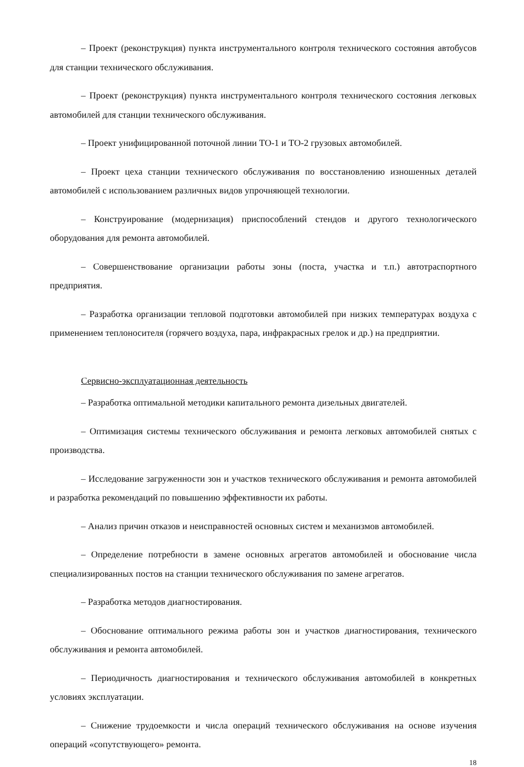– Проект (реконструкция) пункта инструментального контроля технического состояния автобусов для станции технического обслуживания.
– Проект (реконструкция) пункта инструментального контроля технического состояния легковых автомобилей для станции технического обслуживания.
– Проект унифицированной поточной линии ТО-1 и ТО-2 грузовых автомобилей.
– Проект цеха станции технического обслуживания по восстановлению изношенных деталей автомобилей с использованием различных видов упрочняющей технологии.
– Конструирование (модернизация) приспособлений стендов и другого технологического оборудования для ремонта автомобилей.
– Совершенствование организации работы зоны (поста, участка и т.п.) автотраспортного предприятия.
– Разработка организации тепловой подготовки автомобилей при низких температурах воздуха с применением теплоносителя (горячего воздуха, пара, инфракрасных грелок и др.) на предприятии.
Сервисно-эксплуатационная деятельность
– Разработка оптимальной методики капитального ремонта дизельных двигателей.
– Оптимизация системы технического обслуживания и ремонта легковых автомобилей снятых с производства.
– Исследование загруженности зон и участков технического обслуживания и ремонта автомобилей и разработка рекомендаций по повышению эффективности их работы.
– Анализ причин отказов и неисправностей основных систем и механизмов автомобилей.
– Определение потребности в замене основных агрегатов автомобилей и обоснование числа специализированных постов на станции технического обслуживания по замене агрегатов.
– Разработка методов диагностирования.
– Обоснование оптимального режима работы зон и участков диагностирования, технического обслуживания и ремонта автомобилей.
– Периодичность диагностирования и технического обслуживания автомобилей в конкретных условиях эксплуатации.
– Снижение трудоемкости и числа операций технического обслуживания на основе изучения операций «сопутствующего» ремонта.
18